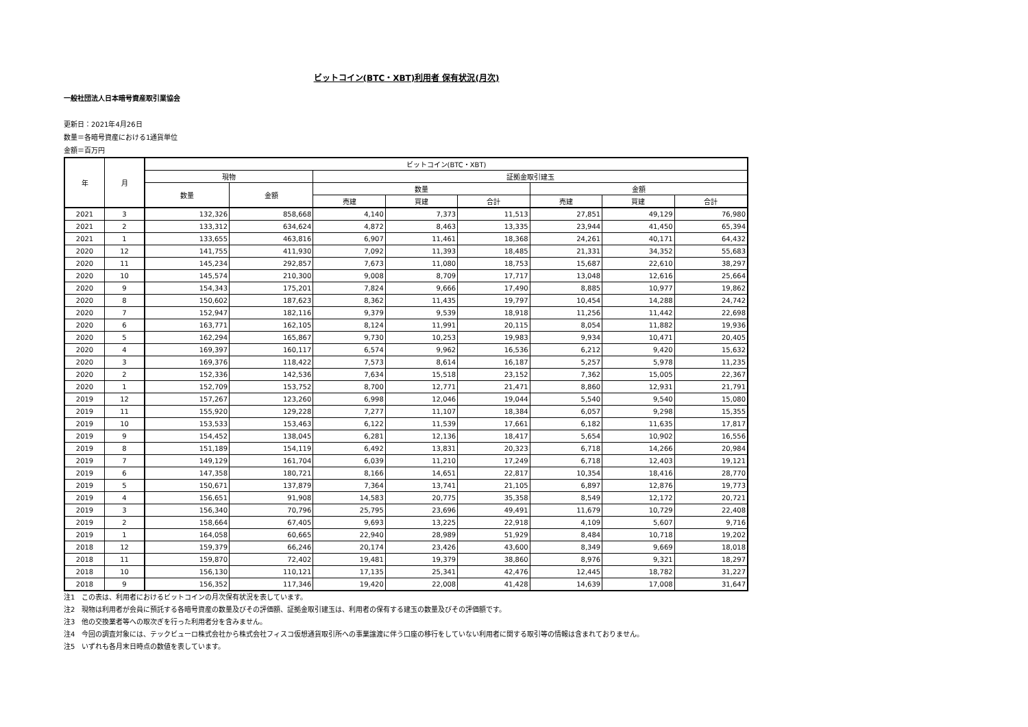ビットコイン(BTC・XBT)利用者 保有状況(月次)
一般社団法人日本暗号資産取引業協会
更新日：2021年4月26日
数量＝各暗号資産における1通貨単位
金額＝百万円
| 年 | 月 | ビットコイン(BTC・XBT) | | | | | | | |
| --- | --- | --- | --- | --- | --- | --- | --- | --- | --- |
| | | 現物 | | 証拠金取引建玉 | | | | | |
| | | 数量 | 金額 | 数量 | | | 金額 | | |
| | | | | 売建 | 買建 | 合計 | 売建 | 買建 | 合計 |
| 2021 | 3 | 132,326 | 858,668 | 4,140 | 7,373 | 11,513 | 27,851 | 49,129 | 76,980 |
| 2021 | 2 | 133,312 | 634,624 | 4,872 | 8,463 | 13,335 | 23,944 | 41,450 | 65,394 |
| 2021 | 1 | 133,655 | 463,816 | 6,907 | 11,461 | 18,368 | 24,261 | 40,171 | 64,432 |
| 2020 | 12 | 141,755 | 411,930 | 7,092 | 11,393 | 18,485 | 21,331 | 34,352 | 55,683 |
| 2020 | 11 | 145,234 | 292,857 | 7,673 | 11,080 | 18,753 | 15,687 | 22,610 | 38,297 |
| 2020 | 10 | 145,574 | 210,300 | 9,008 | 8,709 | 17,717 | 13,048 | 12,616 | 25,664 |
| 2020 | 9 | 154,343 | 175,201 | 7,824 | 9,666 | 17,490 | 8,885 | 10,977 | 19,862 |
| 2020 | 8 | 150,602 | 187,623 | 8,362 | 11,435 | 19,797 | 10,454 | 14,288 | 24,742 |
| 2020 | 7 | 152,947 | 182,116 | 9,379 | 9,539 | 18,918 | 11,256 | 11,442 | 22,698 |
| 2020 | 6 | 163,771 | 162,105 | 8,124 | 11,991 | 20,115 | 8,054 | 11,882 | 19,936 |
| 2020 | 5 | 162,294 | 165,867 | 9,730 | 10,253 | 19,983 | 9,934 | 10,471 | 20,405 |
| 2020 | 4 | 169,397 | 160,117 | 6,574 | 9,962 | 16,536 | 6,212 | 9,420 | 15,632 |
| 2020 | 3 | 169,376 | 118,422 | 7,573 | 8,614 | 16,187 | 5,257 | 5,978 | 11,235 |
| 2020 | 2 | 152,336 | 142,536 | 7,634 | 15,518 | 23,152 | 7,362 | 15,005 | 22,367 |
| 2020 | 1 | 152,709 | 153,752 | 8,700 | 12,771 | 21,471 | 8,860 | 12,931 | 21,791 |
| 2019 | 12 | 157,267 | 123,260 | 6,998 | 12,046 | 19,044 | 5,540 | 9,540 | 15,080 |
| 2019 | 11 | 155,920 | 129,228 | 7,277 | 11,107 | 18,384 | 6,057 | 9,298 | 15,355 |
| 2019 | 10 | 153,533 | 153,463 | 6,122 | 11,539 | 17,661 | 6,182 | 11,635 | 17,817 |
| 2019 | 9 | 154,452 | 138,045 | 6,281 | 12,136 | 18,417 | 5,654 | 10,902 | 16,556 |
| 2019 | 8 | 151,189 | 154,119 | 6,492 | 13,831 | 20,323 | 6,718 | 14,266 | 20,984 |
| 2019 | 7 | 149,129 | 161,704 | 6,039 | 11,210 | 17,249 | 6,718 | 12,403 | 19,121 |
| 2019 | 6 | 147,358 | 180,721 | 8,166 | 14,651 | 22,817 | 10,354 | 18,416 | 28,770 |
| 2019 | 5 | 150,671 | 137,879 | 7,364 | 13,741 | 21,105 | 6,897 | 12,876 | 19,773 |
| 2019 | 4 | 156,651 | 91,908 | 14,583 | 20,775 | 35,358 | 8,549 | 12,172 | 20,721 |
| 2019 | 3 | 156,340 | 70,796 | 25,795 | 23,696 | 49,491 | 11,679 | 10,729 | 22,408 |
| 2019 | 2 | 158,664 | 67,405 | 9,693 | 13,225 | 22,918 | 4,109 | 5,607 | 9,716 |
| 2019 | 1 | 164,058 | 60,665 | 22,940 | 28,989 | 51,929 | 8,484 | 10,718 | 19,202 |
| 2018 | 12 | 159,379 | 66,246 | 20,174 | 23,426 | 43,600 | 8,349 | 9,669 | 18,018 |
| 2018 | 11 | 159,870 | 72,402 | 19,481 | 19,379 | 38,860 | 8,976 | 9,321 | 18,297 |
| 2018 | 10 | 156,130 | 110,121 | 17,135 | 25,341 | 42,476 | 12,445 | 18,782 | 31,227 |
| 2018 | 9 | 156,352 | 117,346 | 19,420 | 22,008 | 41,428 | 14,639 | 17,008 | 31,647 |
注1　この表は、利用者におけるビットコインの月次保有状況を表しています。
注2　現物は利用者が会員に預託する各暗号資産の数量及びその評価額、証拠金取引建玉は、利用者の保有する建玉の数量及びその評価額です。
注3　他の交換業者等への取次ぎを行った利用者分を含みません。
注4　今回の調査対象には、テックビューロ株式会社から株式会社フィスコ仮想通貨取引所への事業譲渡に伴う口座の移行をしていない利用者に関する取引等の情報は含まれておりません。
注5　いずれも各月末日時点の数値を表しています。